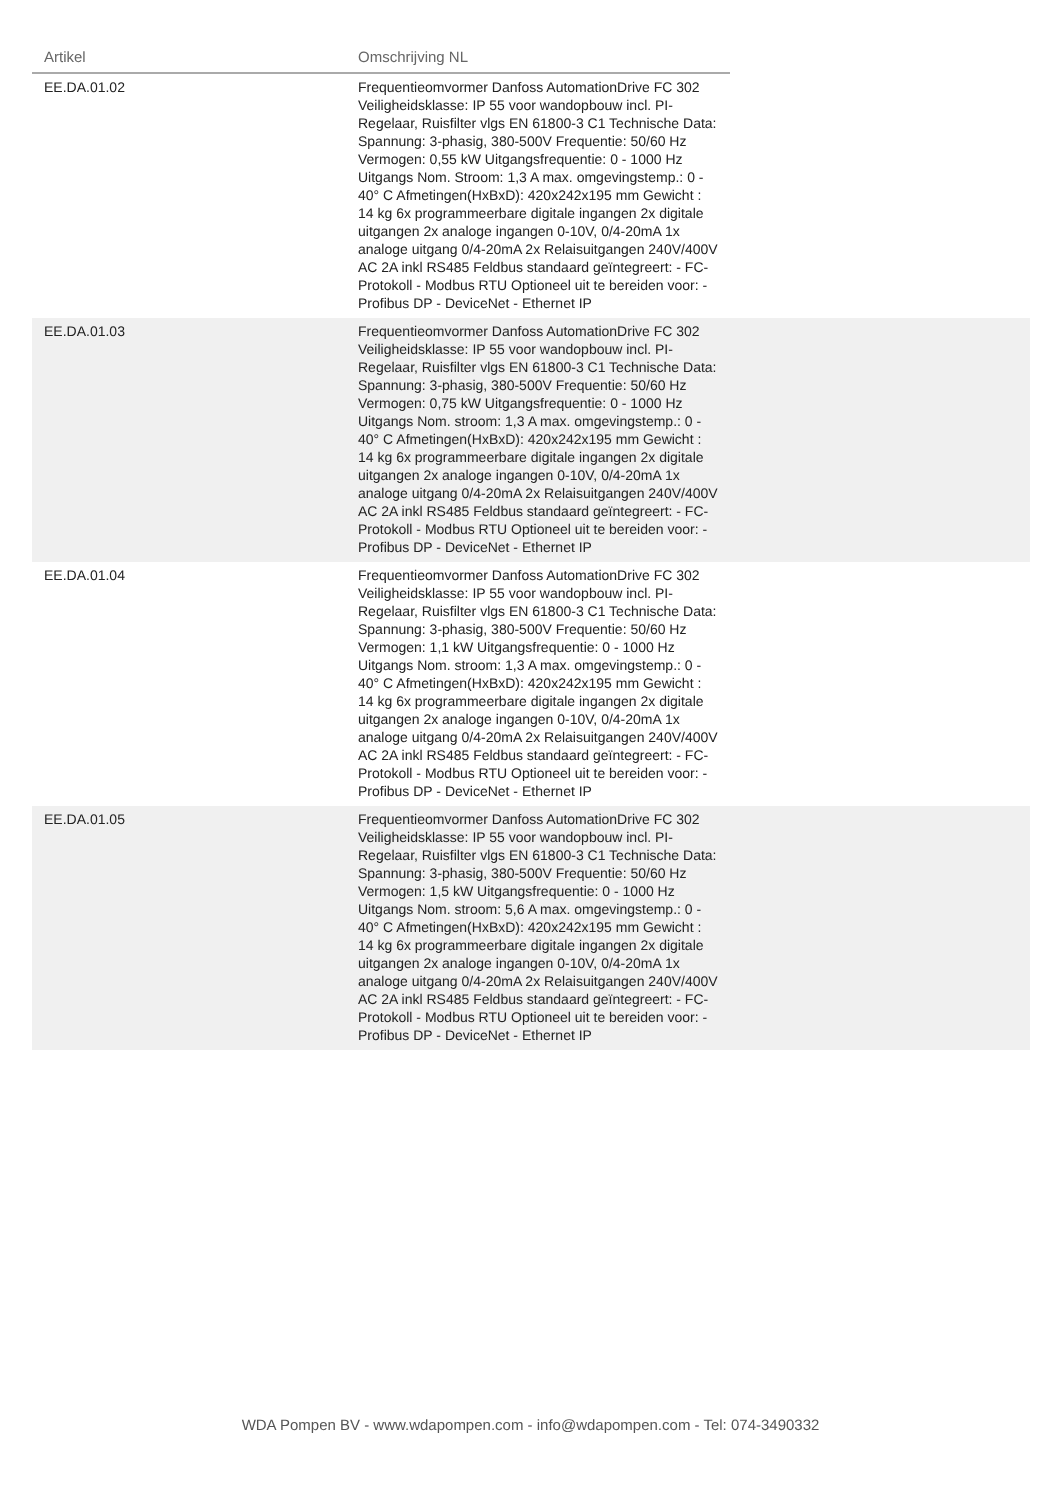| Artikel | Omschrijving NL | |
| --- | --- | --- |
| EE.DA.01.02 | Frequentieomvormer Danfoss AutomationDrive FC 302 Veiligheidsklasse: IP 55 voor wandopbouw incl. PI-Regelaar, Ruisfilter vlgs EN 61800-3 C1 Technische Data: Spannung: 3-phasig, 380-500V Frequentie: 50/60 Hz Vermogen: 0,55 kW Uitgangsfrequentie: 0 - 1000 Hz Uitgangs Nom. Stroom: 1,3 A max. omgevingstemp.: 0 - 40° C Afmetingen(HxBxD): 420x242x195 mm Gewicht : 14 kg 6x programmeerbare digitale ingangen 2x digitale uitgangen 2x analoge ingangen 0-10V, 0/4-20mA 1x analoge uitgang 0/4-20mA 2x Relaisuitgangen 240V/400V AC 2A inkl RS485 Feldbus standaard geïntegreert: - FC-Protokoll - Modbus RTU Optioneel uit te bereiden voor: - Profibus DP - DeviceNet - Ethernet IP | |
| EE.DA.01.03 | Frequentieomvormer Danfoss AutomationDrive FC 302 Veiligheidsklasse: IP 55 voor wandopbouw incl. PI-Regelaar, Ruisfilter vlgs EN 61800-3 C1 Technische Data: Spannung: 3-phasig, 380-500V Frequentie: 50/60 Hz Vermogen: 0,75 kW Uitgangsfrequentie: 0 - 1000 Hz Uitgangs Nom. stroom: 1,3 A max. omgevingstemp.: 0 - 40° C Afmetingen(HxBxD): 420x242x195 mm Gewicht : 14 kg 6x programmeerbare digitale ingangen 2x digitale uitgangen 2x analoge ingangen 0-10V, 0/4-20mA 1x analoge uitgang 0/4-20mA 2x Relaisuitgangen 240V/400V AC 2A inkl RS485 Feldbus standaard geïntegreert: - FC-Protokoll - Modbus RTU Optioneel uit te bereiden voor: - Profibus DP - DeviceNet - Ethernet IP | |
| EE.DA.01.04 | Frequentieomvormer Danfoss AutomationDrive FC 302 Veiligheidsklasse: IP 55 voor wandopbouw incl. PI-Regelaar, Ruisfilter vlgs EN 61800-3 C1 Technische Data: Spannung: 3-phasig, 380-500V Frequentie: 50/60 Hz Vermogen: 1,1 kW Uitgangsfrequentie: 0 - 1000 Hz Uitgangs Nom. stroom: 1,3 A max. omgevingstemp.: 0 - 40° C Afmetingen(HxBxD): 420x242x195 mm Gewicht : 14 kg 6x programmeerbare digitale ingangen 2x digitale uitgangen 2x analoge ingangen 0-10V, 0/4-20mA 1x analoge uitgang 0/4-20mA 2x Relaisuitgangen 240V/400V AC 2A inkl RS485 Feldbus standaard geïntegreert: - FC-Protokoll - Modbus RTU Optioneel uit te bereiden voor: - Profibus DP - DeviceNet - Ethernet IP | |
| EE.DA.01.05 | Frequentieomvormer Danfoss AutomationDrive FC 302 Veiligheidsklasse: IP 55 voor wandopbouw incl. PI-Regelaar, Ruisfilter vlgs EN 61800-3 C1 Technische Data: Spannung: 3-phasig, 380-500V Frequentie: 50/60 Hz Vermogen: 1,5 kW Uitgangsfrequentie: 0 - 1000 Hz Uitgangs Nom. stroom: 5,6 A max. omgevingstemp.: 0 - 40° C Afmetingen(HxBxD): 420x242x195 mm Gewicht : 14 kg 6x programmeerbare digitale ingangen 2x digitale uitgangen 2x analoge ingangen 0-10V, 0/4-20mA 1x analoge uitgang 0/4-20mA 2x Relaisuitgangen 240V/400V AC 2A inkl RS485 Feldbus standaard geïntegreert: - FC-Protokoll - Modbus RTU Optioneel uit te bereiden voor: - Profibus DP - DeviceNet - Ethernet IP | |
WDA Pompen BV - www.wdapompen.com - info@wdapompen.com - Tel: 074-3490332